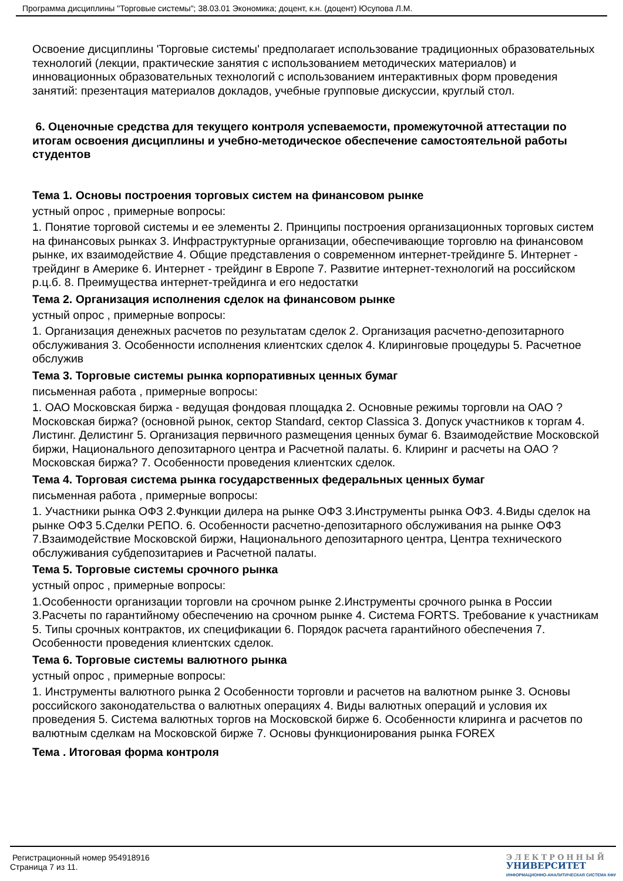Программа дисциплины "Торговые системы"; 38.03.01 Экономика; доцент, к.н. (доцент) Юсупова Л.М.
Освоение дисциплины 'Торговые системы' предполагает использование традиционных образовательных технологий (лекции, практические занятия с использованием методических материалов) и инновационных образовательных технологий с использованием интерактивных форм проведения занятий: презентация материалов докладов, учебные групповые дискуссии, круглый стол.
6. Оценочные средства для текущего контроля успеваемости, промежуточной аттестации по итогам освоения дисциплины и учебно-методическое обеспечение самостоятельной работы студентов
Тема 1. Основы построения торговых систем на финансовом рынке
устный опрос , примерные вопросы:
1. Понятие торговой системы и ее элементы 2. Принципы построения организационных торговых систем на финансовых рынках 3. Инфраструктурные организации, обеспечивающие торговлю на финансовом рынке, их взаимодействие 4. Общие представления о современном интернет-трейдинге 5. Интернет - трейдинг в Америке 6. Интернет - трейдинг в Европе 7. Развитие интернет-технологий на российском р.ц.б. 8. Преимущества интернет-трейдинга и его недостатки
Тема 2. Организация исполнения сделок на финансовом рынке
устный опрос , примерные вопросы:
1. Организация денежных расчетов по результатам сделок 2. Организация расчетно-депозитарного обслуживания 3. Особенности исполнения клиентских сделок 4. Клиринговые процедуры 5. Расчетное обслужив
Тема 3. Торговые системы рынка корпоративных ценных бумаг
письменная работа , примерные вопросы:
1. ОАО Московская биржа - ведущая фондовая площадка 2. Основные режимы торговли на ОАО ?Московская биржа? (основной рынок, сектор Standard, сектор Classica 3. Допуск участников к торгам 4. Листинг. Делистинг 5. Организация первичного размещения ценных бумаг 6. Взаимодействие Московской биржи, Национального депозитарного центра и Расчетной палаты. 6. Клиринг и расчеты на ОАО ?Московская биржа? 7. Особенности проведения клиентских сделок.
Тема 4. Торговая система рынка государственных федеральных ценных бумаг
письменная работа , примерные вопросы:
1. Участники рынка ОФЗ 2.Функции дилера на рынке ОФЗ 3.Инструменты рынка ОФЗ. 4.Виды сделок на рынке ОФЗ 5.Сделки РЕПО. 6. Особенности расчетно-депозитарного обслуживания на рынке ОФЗ 7.Взаимодействие Московской биржи, Национального депозитарного центра, Центра технического обслуживания субдепозитариев и Расчетной палаты.
Тема 5. Торговые системы срочного рынка
устный опрос , примерные вопросы:
1.Особенности организации торговли на срочном рынке 2.Инструменты срочного рынка в России 3.Расчеты по гарантийному обеспечению на срочном рынке 4. Система FORTS. Требование к участникам 5. Типы срочных контрактов, их спецификации 6. Порядок расчета гарантийного обеспечения 7. Особенности проведения клиентских сделок.
Тема 6. Торговые системы валютного рынка
устный опрос , примерные вопросы:
1. Инструменты валютного рынка 2 Особенности торговли и расчетов на валютном рынке 3. Основы российского законодательства о валютных операциях 4. Виды валютных операций и условия их проведения 5. Система валютных торгов на Московской бирже 6. Особенности клиринга и расчетов по валютным сделкам на Московской бирже 7. Основы функционирования рынка FOREX
Тема . Итоговая форма контроля
Регистрационный номер 954918916
Страница 7 из 11.
ЭЛЕКТРОННЫЙ
УНИВЕРСИТЕТ
ИНФОРМАЦИОННО-АНАЛИТИЧЕСКАЯ СИСТЕМА КФУ